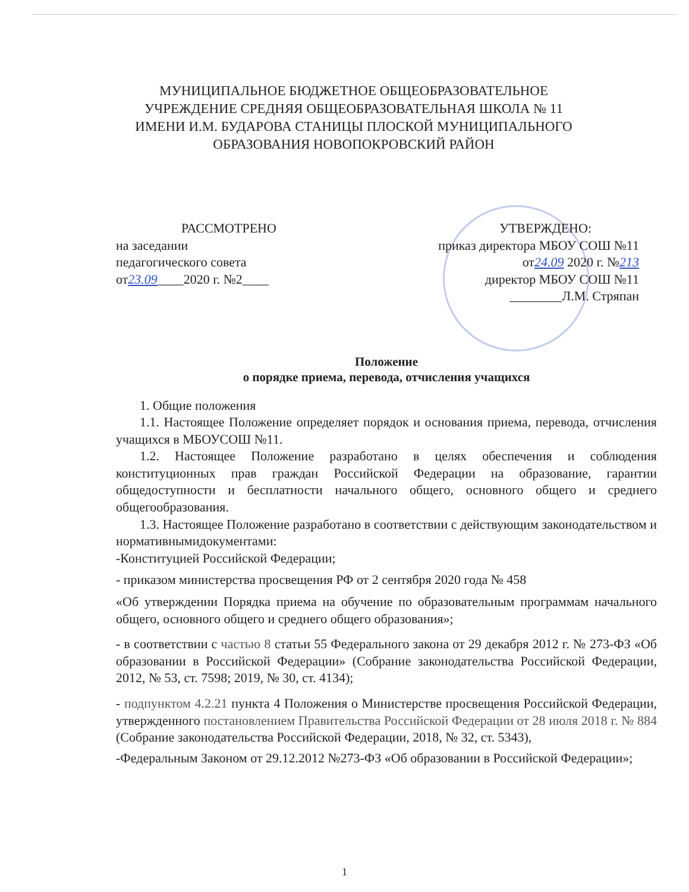МУНИЦИПАЛЬНОЕ БЮДЖЕТНОЕ ОБЩЕОБРАЗОВАТЕЛЬНОЕ УЧРЕЖДЕНИЕ СРЕДНЯЯ ОБЩЕОБРАЗОВАТЕЛЬНАЯ ШКОЛА № 11 ИМЕНИ И.М. БУДАРОВА СТАНИЦЫ ПЛОСКОЙ МУНИЦИПАЛЬНОГО ОБРАЗОВАНИЯ НОВОПОКРОВСКИЙ РАЙОН
РАССМОТРЕНО
на заседании
педагогического совета
от23.09____2020 г. №2____
УТВЕРЖДЕНО:
приказ директора МБОУ СОШ №11
от24.09 2020 г. №213
директор МБОУ СОШ №11
________Л.М. Стряпан
Положение
о порядке приема, перевода, отчисления учащихся
1. Общие положения
1.1. Настоящее Положение определяет порядок и основания приема, перевода, отчисления учащихся в МБОУСОШ №11.
1.2. Настоящее Положение разработано в целях обеспечения и соблюдения конституционных прав граждан Российской Федерации на образование, гарантии общедоступности и бесплатности начального общего, основного общего и среднего общегообразования.
1.3. Настоящее Положение разработано в соответствии с действующим законодательством и нормативнымидокументами:
-Конституцией Российской Федерации;
- приказом министерства просвещения РФ от 2 сентября 2020 года № 458
«Об утверждении Порядка приема на обучение по образовательным программам начального общего, основного общего и среднего общего образования»;
- в соответствии с частью 8 статьи 55 Федерального закона от 29 декабря 2012 г. № 273-ФЗ «Об образовании в Российской Федерации» (Собрание законодательства Российской Федерации, 2012, № 53, ст. 7598; 2019, № 30, ст. 4134);
- подпунктом 4.2.21 пункта 4 Положения о Министерстве просвещения Российской Федерации, утвержденного постановлением Правительства Российской Федерации от 28 июля 2018 г. № 884 (Собрание законодательства Российской Федерации, 2018, № 32, ст. 5343),
-Федеральным Законом от 29.12.2012 №273-ФЗ «Об образовании в Российской Федерации»;
1